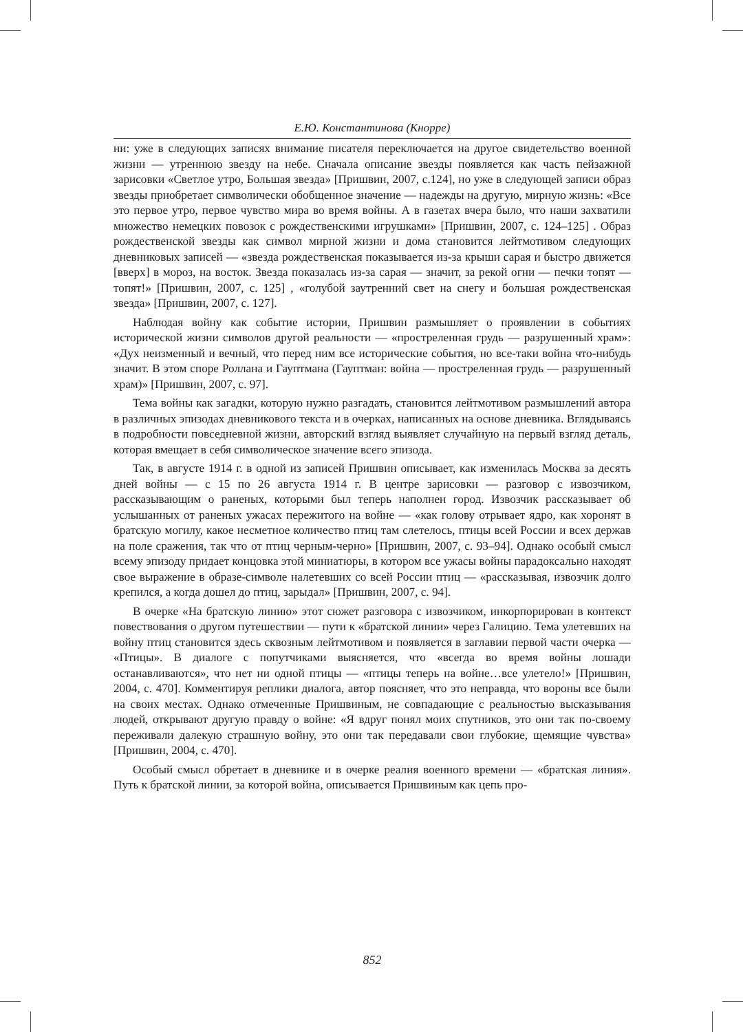Е.Ю. Константинова (Кнорре)
ни: уже в следующих записях внимание писателя переключается на другое свидетельство военной жизни — утреннюю звезду на небе. Сначала описание звезды появляется как часть пейзажной зарисовки «Светлое утро, Большая звезда» [Пришвин, 2007, с.124], но уже в следующей записи образ звезды приобретает символически обобщенное значение — надежды на другую, мирную жизнь: «Все это первое утро, первое чувство мира во время войны. А в газетах вчера было, что наши захватили множество немецких повозок с рождественскими игрушками» [Пришвин, 2007, с. 124–125] . Образ рождественской звезды как символ мирной жизни и дома становится лейтмотивом следующих дневниковых записей — «звезда рождественская показывается из-за крыши сарая и быстро движется [вверх] в мороз, на восток. Звезда показалась из-за сарая — значит, за рекой огни — печки топят — топят!» [Пришвин, 2007, с. 125] , «голубой заутренний свет на снегу и большая рождественская звезда» [Пришвин, 2007, с. 127].
Наблюдая войну как событие истории, Пришвин размышляет о проявлении в событиях исторической жизни символов другой реальности — «простреленная грудь — разрушенный храм»: «Дух неизменный и вечный, что перед ним все исторические события, но все-таки война что-нибудь значит. В этом споре Роллана и Гауптмана (Гауптман: война — простреленная грудь — разрушенный храм)» [Пришвин, 2007, с. 97].
Тема войны как загадки, которую нужно разгадать, становится лейтмотивом размышлений автора в различных эпизодах дневникового текста и в очерках, написанных на основе дневника. Вглядываясь в подробности повседневной жизни, авторский взгляд выявляет случайную на первый взгляд деталь, которая вмещает в себя символическое значение всего эпизода.
Так, в августе 1914 г. в одной из записей Пришвин описывает, как изменилась Москва за десять дней войны — с 15 по 26 августа 1914 г. В центре зарисовки — разговор с извозчиком, рассказывающим о раненых, которыми был теперь наполнен город. Извозчик рассказывает об услышанных от раненых ужасах пережитого на войне — «как голову отрывает ядро, как хоронят в братскую могилу, какое несметное количество птиц там слетелось, птицы всей России и всех держав на поле сражения, так что от птиц черным-черно» [Пришвин, 2007, с. 93–94]. Однако особый смысл всему эпизоду придает концовка этой миниатюры, в котором все ужасы войны парадоксально находят свое выражение в образе-символе налетевших со всей России птиц — «рассказывая, извозчик долго крепился, а когда дошел до птиц, зарыдал» [Пришвин, 2007, с. 94].
В очерке «На братскую линию» этот сюжет разговора с извозчиком, инкорпорирован в контекст повествования о другом путешествии — пути к «братской линии» через Галицию. Тема улетевших на войну птиц становится здесь сквозным лейтмотивом и появляется в заглавии первой части очерка — «Птицы». В диалоге с попутчиками выясняется, что «всегда во время войны лошади останавливаются», что нет ни одной птицы — «птицы теперь на войне…все улетело!» [Пришвин, 2004, с. 470]. Комментируя реплики диалога, автор поясняет, что это неправда, что вороны все были на своих местах. Однако отмеченные Пришвиным, не совпадающие с реальностью высказывания людей, открывают другую правду о войне: «Я вдруг понял моих спутников, это они так по-своему переживали далекую страшную войну, это они так передавали свои глубокие, щемящие чувства» [Пришвин, 2004, с. 470].
Особый смысл обретает в дневнике и в очерке реалия военного времени — «братская линия». Путь к братской линии, за которой война, описывается Пришвиным как цепь про-
852